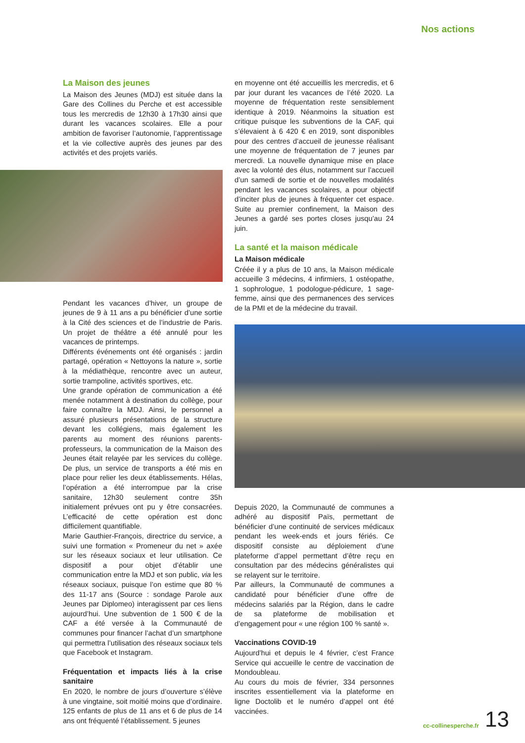Nos actions
La Maison des jeunes
La Maison des Jeunes (MDJ) est située dans la Gare des Collines du Perche et est accessible tous les mercredis de 12h30 à 17h30 ainsi que durant les vacances scolaires. Elle a pour ambition de favoriser l’autonomie, l’apprentissage et la vie collective auprès des jeunes par des activités et des projets variés.
Pendant les vacances d’hiver, un groupe de jeunes de 9 à 11 ans a pu bénéficier d’une sortie à la Cité des sciences et de l’industrie de Paris. Un projet de théâtre a été annulé pour les vacances de printemps.
Différents événements ont été organisés : jardin partagé, opération « Nettoyons la nature », sortie à la médiathèque, rencontre avec un auteur, sortie trampoline, activités sportives, etc.
Une grande opération de communication a été menée notamment à destination du collège, pour faire connaître la MDJ. Ainsi, le personnel a assuré plusieurs présentations de la structure devant les collégiens, mais également les parents au moment des réunions parents-professeurs, la communication de la Maison des Jeunes était relayée par les services du collège. De plus, un service de transports a été mis en place pour relier les deux établissements. Hélas, l’opération a été interrompue par la crise sanitaire, 12h30 seulement contre 35h initialement prévues ont pu y être consacrées. L’efficacité de cette opération est donc difficilement quantifiable.
Marie Gauthier-François, directrice du service, a suivi une formation « Promeneur du net » axée sur les réseaux sociaux et leur utilisation. Ce dispositif a pour objet d’établir une communication entre la MDJ et son public, via les réseaux sociaux, puisque l’on estime que 80 % des 11-17 ans (Source : sondage Parole aux Jeunes par Diplomeo) interagissent par ces liens aujourd’hui. Une subvention de 1 500 € de la CAF a été versée à la Communauté de communes pour financer l’achat d’un smartphone qui permettra l’utilisation des réseaux sociaux tels que Facebook et Instagram.
Fréquentation et impacts liés à la crise sanitaire
En 2020, le nombre de jours d’ouverture s’élève à une vingtaine, soit moitié moins que d’ordinaire. 125 enfants de plus de 11 ans et 6 de plus de 14 ans ont fréquenté l’établissement. 5 jeunes
en moyenne ont été accueillis les mercredis, et 6 par jour durant les vacances de l’été 2020. La moyenne de fréquentation reste sensiblement identique à 2019. Néanmoins la situation est critique puisque les subventions de la CAF, qui s’élevaient à 6 420 € en 2019, sont disponibles pour des centres d’accueil de jeunesse réalisant une moyenne de fréquentation de 7 jeunes par mercredi. La nouvelle dynamique mise en place avec la volonté des élus, notamment sur l’accueil d’un samedi de sortie et de nouvelles modalités pendant les vacances scolaires, a pour objectif d’inciter plus de jeunes à fréquenter cet espace. Suite au premier confinement, la Maison des Jeunes a gardé ses portes closes jusqu’au 24 juin.
La santé et la maison médicale
La Maison médicale
Créée il y a plus de 10 ans, la Maison médicale accueille 3 médecins, 4 infirmiers, 1 ostéopathe, 1 sophrologue, 1 podologue-pédicure, 1 sage-femme, ainsi que des permanences des services de la PMI et de la médecine du travail.
Depuis 2020, la Communauté de communes a adhéré au dispositif Païs, permettant de bénéficier d’une continuité de services médicaux pendant les week-ends et jours fériés. Ce dispositif consiste au déploiement d’une plateforme d’appel permettant d’être reçu en consultation par des médecins généralistes qui se relayent sur le territoire.
Par ailleurs, la Communauté de communes a candidaté pour bénéficier d’une offre de médecins salariés par la Région, dans le cadre de sa plateforme de mobilisation et d’engagement pour « une région 100 % santé ».
Vaccinations COVID-19
Aujourd’hui et depuis le 4 février, c’est France Service qui accueille le centre de vaccination de Mondoubleau.
Au cours du mois de février, 334 personnes inscrites essentiellement via la plateforme en ligne Doctolib et le numéro d’appel ont été vaccinées.
cc-collinesperche.fr 13